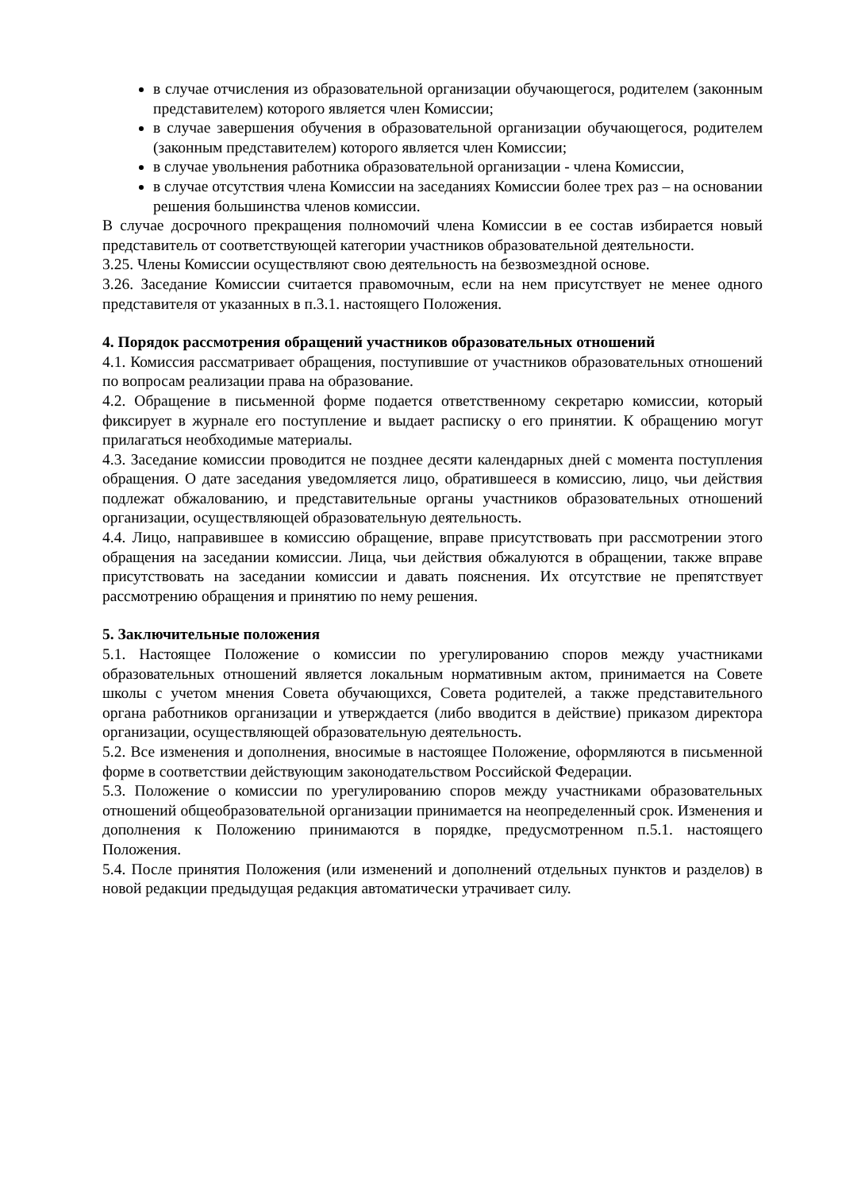в случае отчисления из образовательной организации обучающегося, родителем (законным представителем) которого является член Комиссии;
в случае завершения обучения в образовательной организации обучающегося, родителем (законным представителем) которого является член Комиссии;
в случае увольнения работника образовательной организации - члена Комиссии,
в случае отсутствия члена Комиссии на заседаниях Комиссии более трех раз – на основании решения большинства членов комиссии.
В случае досрочного прекращения полномочий члена Комиссии в ее состав избирается новый представитель от соответствующей категории участников образовательной деятельности.
3.25. Члены Комиссии осуществляют свою деятельность на безвозмездной основе.
3.26. Заседание Комиссии считается правомочным, если на нем присутствует не менее одного представителя от указанных в п.3.1. настоящего Положения.
4. Порядок рассмотрения обращений участников образовательных отношений
4.1. Комиссия рассматривает обращения, поступившие от участников образовательных отношений по вопросам реализации права на образование.
4.2. Обращение в письменной форме подается ответственному секретарю комиссии, который фиксирует в журнале его поступление и выдает расписку о его принятии. К обращению могут прилагаться необходимые материалы.
4.3. Заседание комиссии проводится не позднее десяти календарных дней с момента поступления обращения. О дате заседания уведомляется лицо, обратившееся в комиссию, лицо, чьи действия подлежат обжалованию, и представительные органы участников образовательных отношений организации, осуществляющей образовательную деятельность.
4.4. Лицо, направившее в комиссию обращение, вправе присутствовать при рассмотрении этого обращения на заседании комиссии. Лица, чьи действия обжалуются в обращении, также вправе присутствовать на заседании комиссии и давать пояснения. Их отсутствие не препятствует рассмотрению обращения и принятию по нему решения.
5. Заключительные положения
5.1. Настоящее Положение о комиссии по урегулированию споров между участниками образовательных отношений является локальным нормативным актом, принимается на Совете школы с учетом мнения Совета обучающихся, Совета родителей, а также представительного органа работников организации и утверждается (либо вводится в действие) приказом директора организации, осуществляющей образовательную деятельность.
5.2. Все изменения и дополнения, вносимые в настоящее Положение, оформляются в письменной форме в соответствии действующим законодательством Российской Федерации.
5.3. Положение о комиссии по урегулированию споров между участниками образовательных отношений общеобразовательной организации принимается на неопределенный срок. Изменения и дополнения к Положению принимаются в порядке, предусмотренном п.5.1. настоящего Положения.
5.4. После принятия Положения (или изменений и дополнений отдельных пунктов и разделов) в новой редакции предыдущая редакция автоматически утрачивает силу.